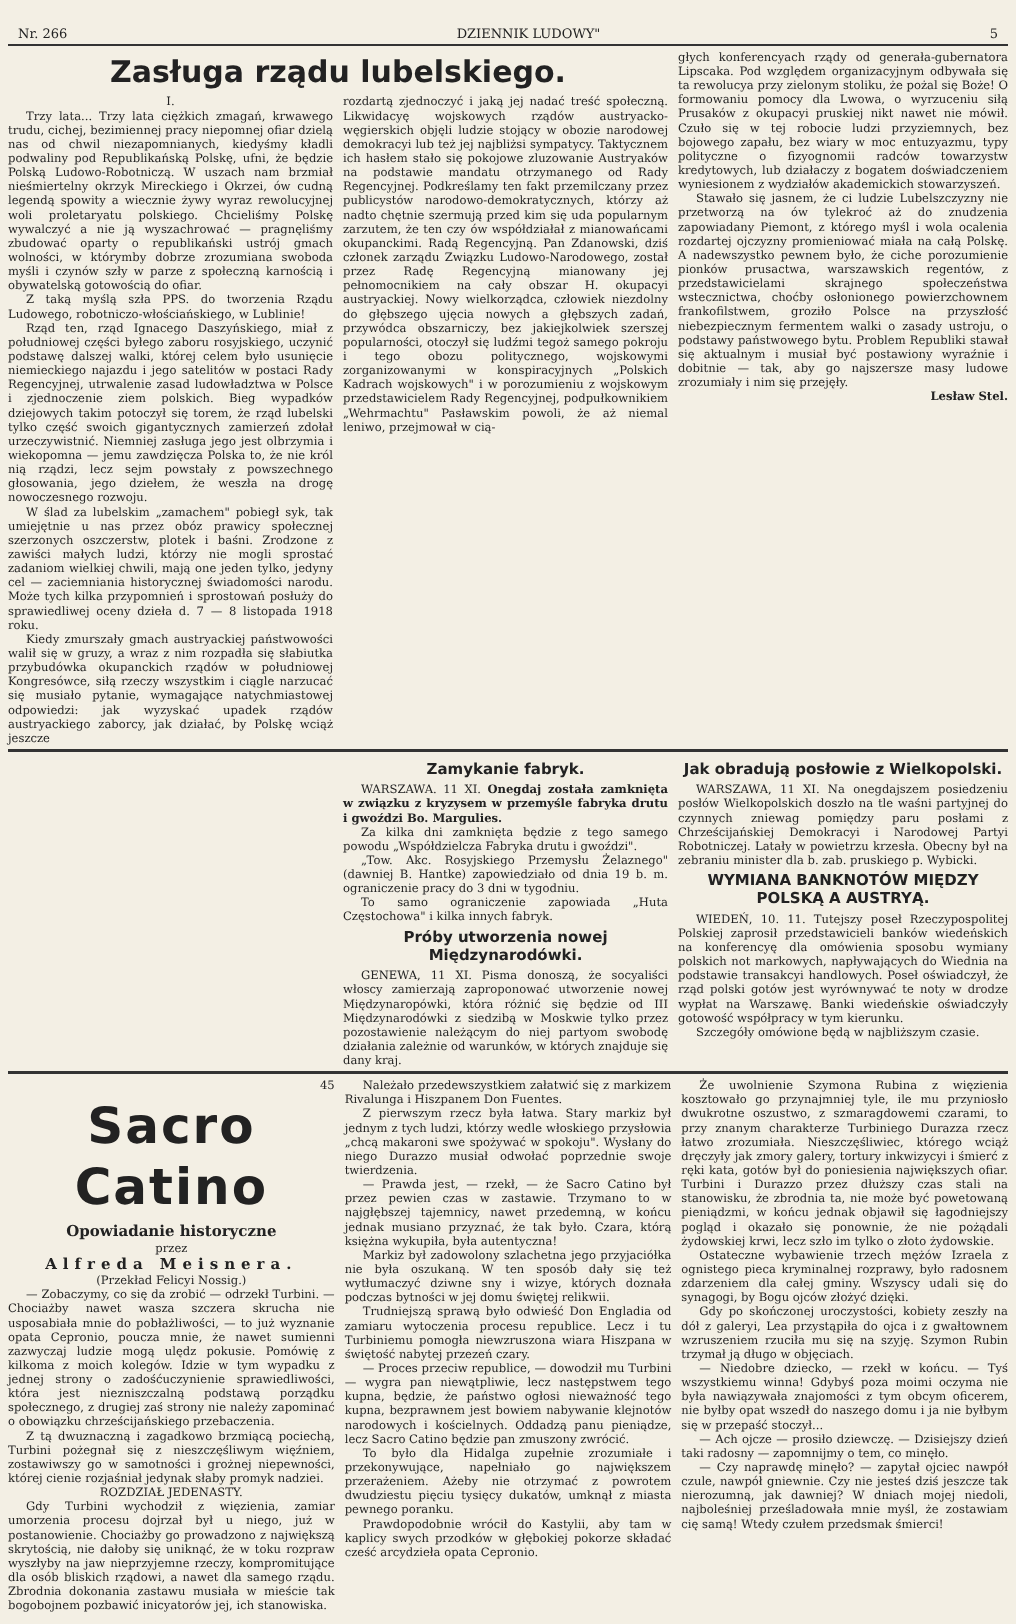Nr. 266 DZIENNIK LUDOWY" 5
Zasługa rządu lubelskiego.
I.
Trzy lata... Trzy lata ciężkich zmagań, krwawego trudu, cichej, bezimiennej pracy niepomnej ofiar dzielą nas od chwil niezapomnianych, kiedyśmy kładli podwaliny pod Republikańską Polskę, ufni, że będzie Polską Ludowo-Robotniczą. W uszach nam brzmiał nieśmiertelny okrzyk Mireckiego i Okrzei, ów cudną legendą spowity a wiecznie żywy wyraz rewolucyjnej woli proletaryatu polskiego. Chcieliśmy Polskę wywalczyć a nie ją wyszachrować — pragnęliśmy zbudować oparty o republikański ustrój gmach wolności, w którymby dobrze zrozumiana swoboda myśli i czynów szły w parze z społeczną karnością i obywatelską gotowością do ofiar.
Z taką myślą szła PPS. do tworzenia Rządu Ludowego, robotniczo-włościańskiego, w Lublinie!
Rząd ten, rząd Ignacego Daszyńskiego, miał z południowej części byłego zaboru rosyjskiego, uczynić podstawę dalszej walki, której celem było usunięcie niemieckiego najazdu i jego satelitów w postaci Rady Regencyjnej, utrwalenie zasad ludowładztwa w Polsce i zjednoczenie ziem polskich. Bieg wypadków dziejowych takim potoczył się torem, że rząd lubelski tylko część swoich gigantycznych zamierzeń zdołał urzeczywistnić. Niemniej zasługa jego jest olbrzymia i wiekopomna — jemu zawdzięcza Polska to, że nie król nią rządzi, lecz sejm powstały z powszechnego głosowania, jego dziełem, że weszła na drogę nowoczesnego rozwoju.
W ślad za lubelskim „zamachem" pobiegł syk, tak umiejętnie u nas przez obóz prawicy społecznej szerzonych oszczerstw, plotek i baśni. Zrodzone z zawiści małych ludzi, którzy nie mogli sprostać zadaniom wielkiej chwili, mają one jeden tylko, jedyny cel — zaciemniania historycznej świadomości narodu. Może tych kilka przypomnień i sprostowań posłuży do sprawiedliwej oceny dzieła d. 7 — 8 listopada 1918 roku.
Kiedy zmurszały gmach austryackiej państwowości walił się w gruzy, a wraz z nim rozpadła się słabiutka przybudówka okupanckich rządów w południowej Kongresówce, siłą rzeczy wszystkim i ciągle narzucać się musiało pytanie, wymagające natychmiastowej odpowiedzi: jak wyzyskać upadek rządów austryackiego zaborcy, jak działać, by Polskę wciąż jeszcze
rozdartą zjednoczyć i jaką jej nadać treść społeczną. Likwidacyę wojskowych rządów austryacko-węgierskich objęli ludzie stojący w obozie narodowej demokracyi lub też jej najbliżsi sympatycy. Taktycznem ich hasłem stało się pokojowe zluzowanie Austryaków na podstawie mandatu otrzymanego od Rady Regencyjnej. Podkreślamy ten fakt przemilczany przez publicystów narodowo-demokratycznych, którzy aż nadto chętnie szermują przed kim się uda popularnym zarzutem, że ten czy ów współdziałał z mianowańcami okupanckimi. Radą Regencyjną. Pan Zdanowski, dziś członek zarządu Związku Ludowo-Narodowego, został przez Radę Regencyjną mianowany jej pełnomocnikiem na cały obszar H. okupacyi austryackiej. Nowy wielkorządca, człowiek niezdolny do głębszego ujęcia nowych a głębszych zadań, przywódca obszarniczy, bez jakiejkolwiek szerszej popularności, otoczył się ludźmi tegoż samego pokroju i tego obozu politycznego, wojskowymi zorganizowanymi w konspiracyjnych „Polskich Kadrach wojskowych" i w porozumieniu z wojskowym przedstawicielem Rady Regencyjnej, podpułkownikiem „Wehrmachtu" Pasławskim powoli, że aż niemal leniwo, przejmował w cią-
głych konferencyach rządy od generała-gubernatora Lipscaka. Pod względem organizacyjnym odbywała się ta rewolucya przy zielonym stoliku, że pożal się Boże! O formowaniu pomocy dla Lwowa, o wyrzuceniu siłą Prusaków z okupacyi pruskiej nikt nawet nie mówił. Czuło się w tej robocie ludzi przyziemnych, bez bojowego zapału, bez wiary w moc entuzyazmu, typy polityczne o fizyognomii radców towarzystw kredytowych, lub działaczy z bogatem doświadczeniem wyniesionem z wydziałów akademickich stowarzyszeń.
Stawało się jasnem, że ci ludzie Lubelszczyzny nie przetworzą na ów tylekroć aż do znudzenia zapowiadany Piemont, z którego myśl i wola ocalenia rozdartej ojczyzny promieniować miała na całą Polskę. A nadewszystko pewnem było, że ciche porozumienie pionków prusactwa, warszawskich regentów, z przedstawicielami skrajnego społeczeństwa wstecznictwa, choćby osłonionego powierzchownem frankofilstwem, groziło Polsce na przyszłość niebezpiecznym fermentem walki o zasady ustroju, o podstawy państwowego bytu. Problem Republiki stawał się aktualnym i musiał być postawiony wyraźnie i dobitnie — tak, aby go najszersze masy ludowe zrozumiały i nim się przejęły.
Lesław Stel.
Zamykanie fabryk.
WARSZAWA. 11 XI. Onegdaj została zamknięta w związku z kryzysem w przemyśle fabryka drutu i gwoździ Bo. Margulies.
Za kilka dni zamknięta będzie z tego samego powodu „Współdzielcza Fabryka drutu i gwoździ".
„Tow. Akc. Rosyjskiego Przemysłu Żelaznego" (dawniej B. Hantke) zapowiedziało od dnia 19 b. m. ograniczenie pracy do 3 dni w tygodniu.
To samo ograniczenie zapowiada „Huta Częstochowa" i kilka innych fabryk.
Próby utworzenia nowej Międzynarodówki.
GENEWA, 11 XI. Pisma donoszą, że socyaliści włoscy zamierzają zaproponować utworzenie nowej Międzynaropówki, która różnić się będzie od III Międzynarodówki z siedzibą w Moskwie tylko przez pozostawienie należącym do niej partyom swobodę działania zależnie od warunków, w których znajduje się dany kraj.
Jak obradują posłowie z Wielkopolski.
WARSZAWA, 11 XI. Na onegdajszem posiedzeniu posłów Wielkopolskich doszło na tle waśni partyjnej do czynnych zniewag pomiędzy paru posłami z Chrześcijańskiej Demokracyi i Narodowej Partyi Robotniczej. Latały w powietrzu krzesła. Obecny był na zebraniu minister dla b. zab. pruskiego p. Wybicki.
WYMIANA BANKNOTÓW MIĘDZY POLSKĄ A AUSTRYĄ.
WIEDEŃ, 10. 11. Tutejszy poseł Rzeczypospolitej Polskiej zaprosił przedstawicieli banków wiedeńskich na konferencyę dla omówienia sposobu wymiany polskich not markowych, napływających do Wiednia na podstawie transakcyi handlowych. Poseł oświadczył, że rząd polski gotów jest wyrównywać te noty w drodze wypłat na Warszawę. Banki wiedeńskie oświadczyły gotowość współpracy w tym kierunku.
Szczegóły omówione będą w najbliższym czasie.
45
Sacro Catino
Opowiadanie historyczne
przez
Alfreda Meisnera.
(Przekład Felicyi Nossig.)
— Zobaczymy, co się da zrobić — odrzekł Turbini. — Chociażby nawet wasza szczera skrucha nie usposabiała mnie do pobłażliwości, — to już wyznanie opata Cepronio, poucza mnie, że nawet sumienni zazwyczaj ludzie mogą ulędz pokusie. Pomówię z kilkoma z moich kolegów. Idzie w tym wypadku z jednej strony o zadośćuczynienie sprawiedliwości, która jest niezniszczalną podstawą porządku społecznego, z drugiej zaś strony nie należy zapominać o obowiązku chrześcijańskiego przebaczenia.
Z tą dwuznaczną i zagadkowo brzmiącą pociechą, Turbini pożegnał się z nieszczęśliwym więźniem, zostawiwszy go w samotności i grożnej niepewności, której cienie rozjaśniał jedynak słaby promyk nadziei.
ROZDZIAŁ JEDENASTY.
Gdy Turbini wychodził z więzienia, zamiar umorzenia procesu dojrzał był u niego, już w postanowienie. Chociażby go prowadzono z największą skrytością, nie dałoby się uniknąć, że w toku rozpraw wyszłyby na jaw nieprzyjemne rzeczy, kompromitujące dla osób bliskich rządowi, a nawet dla samego rządu. Zbrodnia dokonania zastawu musiała w mieście tak bogobojnem pozbawić inicyatorów jej, ich stanowiska.
Należało przedewszystkiem załatwić się z markizem Rivalunga i Hiszpanem Don Fuentes.
Z pierwszym rzecz była łatwa. Stary markiz był jednym z tych ludzi, którzy wedle włoskiego przysłowia „chcą makaroni swe spożywać w spokoju". Wysłany do niego Durazzo musiał odwołać poprzednie swoje twierdzenia.
— Prawda jest, — rzekł, — że Sacro Catino był przez pewien czas w zastawie. Trzymano to w najgłębszej tajemnicy, nawet przedemną, w końcu jednak musiano przyznać, że tak było. Czara, którą księżna wykupiła, była autentyczna!
Markiz był zadowolony szlachetna jego przyjaciółka nie była oszukaną. W ten sposób dały się też wytłumaczyć dziwne sny i wizye, których doznała podczas bytności w jej domu świętej relikwii.
Trudniejszą sprawą było odwieść Don Engladia od zamiaru wytoczenia procesu republice. Lecz i tu Turbiniemu pomogła niewzruszona wiara Hiszpana w świętość nabytej przezeń czary.
— Proces przeciw republice, — dowodził mu Turbini — wygra pan niewątpliwie, lecz następstwem tego kupna, będzie, że państwo ogłosi nieważność tego kupna, bezprawnem jest bowiem nabywanie klejnotów narodowych i kościelnych. Oddadzą panu pieniądze, lecz Sacro Catino będzie pan zmuszony zwrócić.
To było dla Hidalga zupełnie zrozumiałe i przekonywujące, napełniało go największem przerażeniem. Ażeby nie otrzymać z powrotem dwudziestu pięciu tysięcy dukatów, umknął z miasta pewnego poranku.
Prawdopodobnie wrócił do Kastylii, aby tam w kaplicy swych przodków w głębokiej pokorze składać cześć arcydzieła opata Cepronio.
Że uwolnienie Szymona Rubina z więzienia kosztowało go przynajmniej tyle, ile mu przyniosło dwukrotne oszustwo, z szmaragdowemi czarami, to przy znanym charakterze Turbiniego Durazza rzecz łatwo zrozumiała. Nieszczęśliwiec, którego wciąż dręczyły jak zmory galery, tortury inkwizycyi i śmierć z ręki kata, gotów był do poniesienia największych ofiar. Turbini i Durazzo przez dłuższy czas stali na stanowisku, że zbrodnia ta, nie może być powetowaną pieniądzmi, w końcu jednak objawił się łagodniejszy pogląd i okazało się ponownie, że nie pożądali żydowskiej krwi, lecz szło im tylko o złoto żydowskie.
Ostateczne wybawienie trzech mężów Izraela z ognistego pieca kryminalnej rozprawy, było radosnem zdarzeniem dla całej gminy. Wszyscy udali się do synagogi, by Bogu ojców złożyć dzięki.
Gdy po skończonej uroczystości, kobiety zeszły na dół z galeryi, Lea przystąpiła do ojca i z gwałtownem wzruszeniem rzuciła mu się na szyję. Szymon Rubin trzymał ją długo w objęciach.
— Niedobre dziecko, — rzekł w końcu. — Tyś wszystkiemu winna! Gdybyś poza moimi oczyma nie była nawiązywała znajomości z tym obcym oficerem, nie byłby opat wszedł do naszego domu i ja nie byłbym się w przepaść stoczył...
— Ach ojcze — prosiło dziewczę. — Dzisiejszy dzień taki radosny — zapomnijmy o tem, co minęło.
— Czy naprawdę minęło? — zapytał ojciec nawpół czule, nawpół gniewnie. Czy nie jesteś dziś jeszcze tak nierozumną, jak dawniej? W dniach mojej niedoli, najboleśniej prześladowała mnie myśl, że zostawiam cię samą! Wtedy czułem przedsmak śmierci!